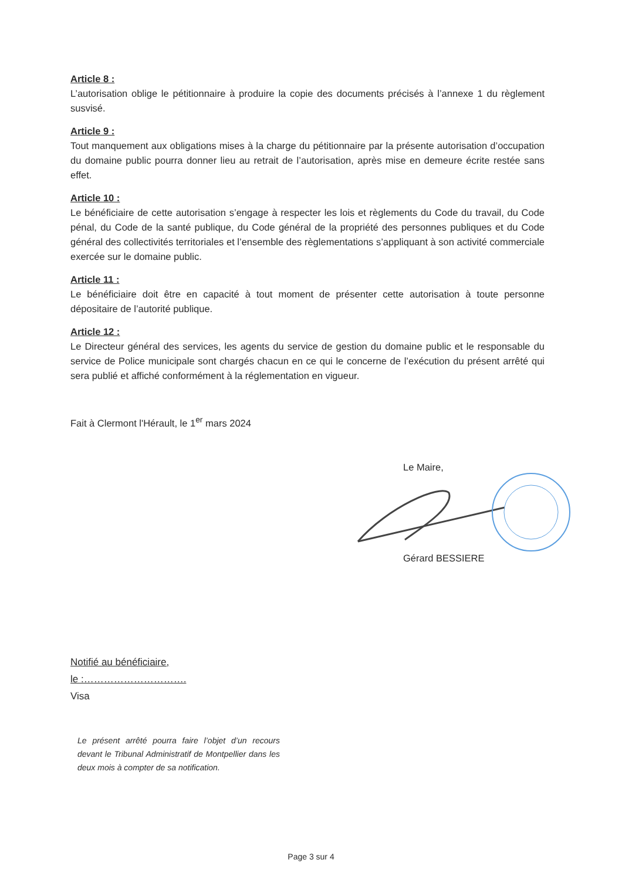Article 8 :
L’autorisation oblige le pétitionnaire à produire la copie des documents précisés à l’annexe 1 du règlement susvisé.
Article 9 :
Tout manquement aux obligations mises à la charge du pétitionnaire par la présente autorisation d’occupation du domaine public pourra donner lieu au retrait de l’autorisation, après mise en demeure écrite restée sans effet.
Article 10 :
Le bénéficiaire de cette autorisation s’engage à respecter les lois et règlements du Code du travail, du Code pénal, du Code de la santé publique, du Code général de la propriété des personnes publiques et du Code général des collectivités territoriales et l’ensemble des règlementations s’appliquant à son activité commerciale exercée sur le domaine public.
Article 11 :
Le bénéficiaire doit être en capacité à tout moment de présenter cette autorisation à toute personne dépositaire de l’autorité publique.
Article 12 :
Le Directeur général des services, les agents du service de gestion du domaine public et le responsable du service de Police municipale sont chargés chacun en ce qui le concerne de l’exécution du présent arrêté qui sera publié et affiché conformément à la réglementation en vigueur.
Fait à Clermont l'Hérault, le 1<sup>er</sup> mars 2024
Le Maire,
Gérard BESSIERE
Notifié au bénéficiaire,
le :………………………….
Visa
Le présent arrêté pourra faire l’objet d’un recours devant le Tribunal Administratif de Montpellier dans les deux mois à compter de sa notification.
Page 3 sur 4